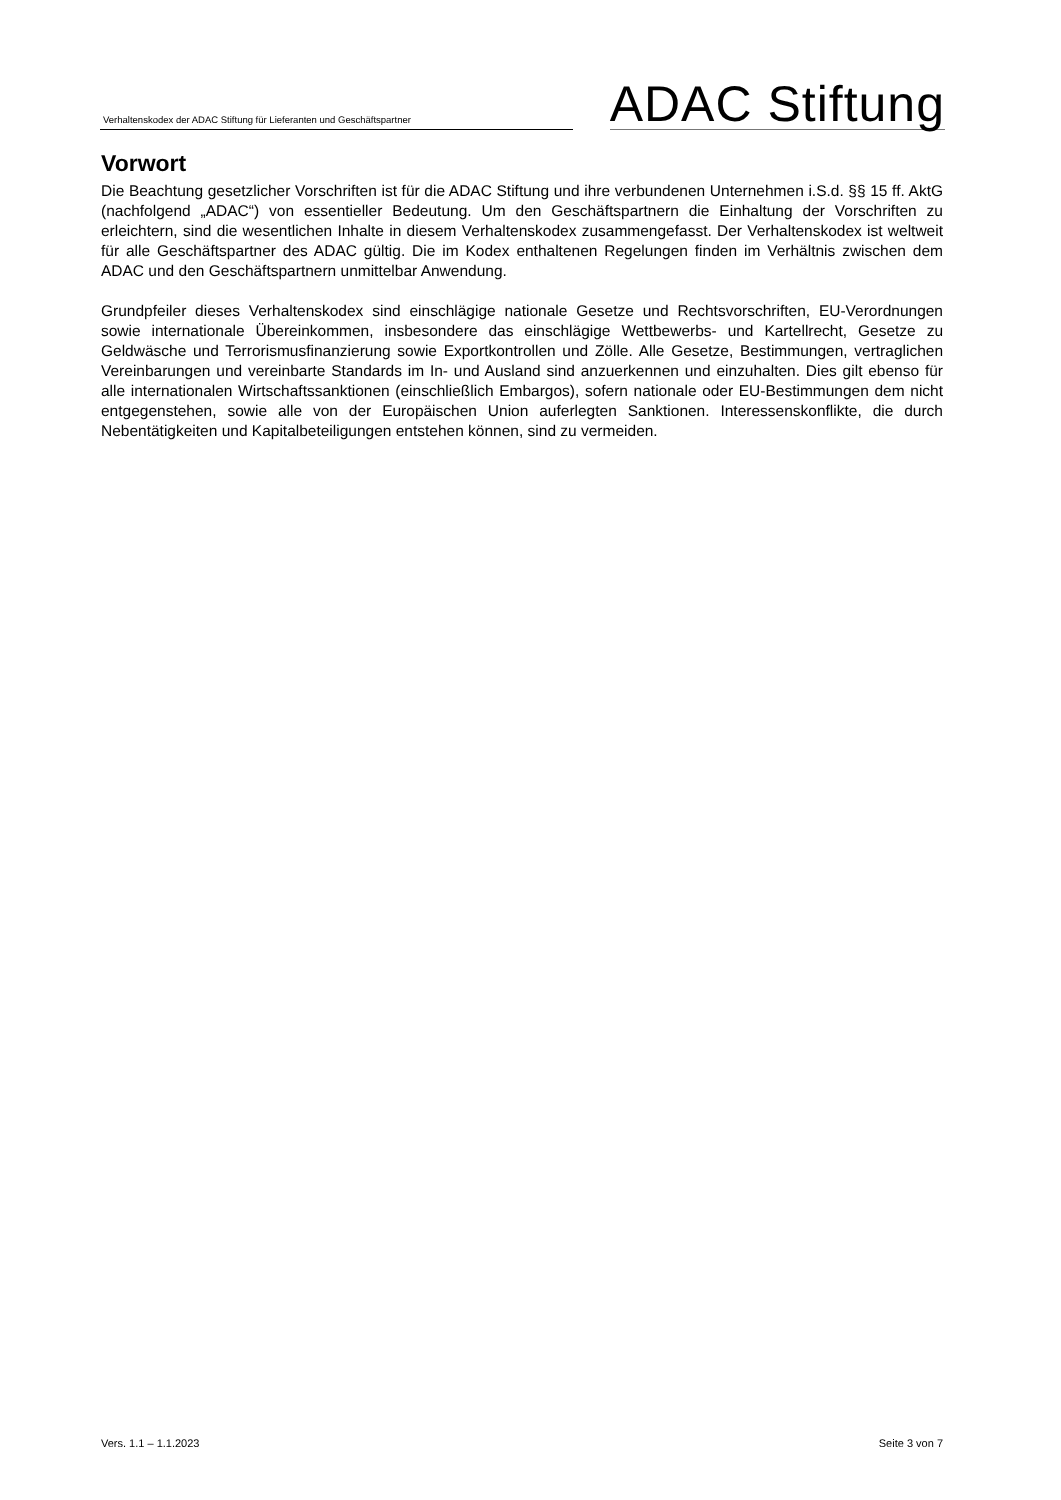Verhaltenskodex der ADAC Stiftung für Lieferanten und Geschäftspartner
ADAC Stiftung
Vorwort
Die Beachtung gesetzlicher Vorschriften ist für die ADAC Stiftung und ihre verbundenen Unternehmen i.S.d. §§ 15 ff. AktG (nachfolgend „ADAC“) von essentieller Bedeutung. Um den Geschäftspartnern die Einhaltung der Vorschriften zu erleichtern, sind die wesentlichen Inhalte in diesem Verhaltenskodex zusammengefasst. Der Verhaltenskodex ist weltweit für alle Geschäftspartner des ADAC gültig. Die im Kodex enthaltenen Regelungen finden im Verhältnis zwischen dem ADAC und den Geschäftspartnern unmittelbar Anwendung.
Grundpfeiler dieses Verhaltenskodex sind einschlägige nationale Gesetze und Rechtsvorschriften, EU-Verordnungen sowie internationale Übereinkommen, insbesondere das einschlägige Wettbewerbs- und Kartellrecht, Gesetze zu Geldwäsche und Terrorismusfinanzierung sowie Exportkontrollen und Zölle. Alle Gesetze, Bestimmungen, vertraglichen Vereinbarungen und vereinbarte Standards im In- und Ausland sind anzuerkennen und einzuhalten. Dies gilt ebenso für alle internationalen Wirtschaftssanktionen (einschließlich Embargos), sofern nationale oder EU-Bestimmungen dem nicht entgegenstehen, sowie alle von der Europäischen Union auferlegten Sanktionen. Interessenskonflikte, die durch Nebentätigkeiten und Kapitalbeteiligungen entstehen können, sind zu vermeiden.
Vers. 1.1 – 1.1.2023 Seite 3 von 7